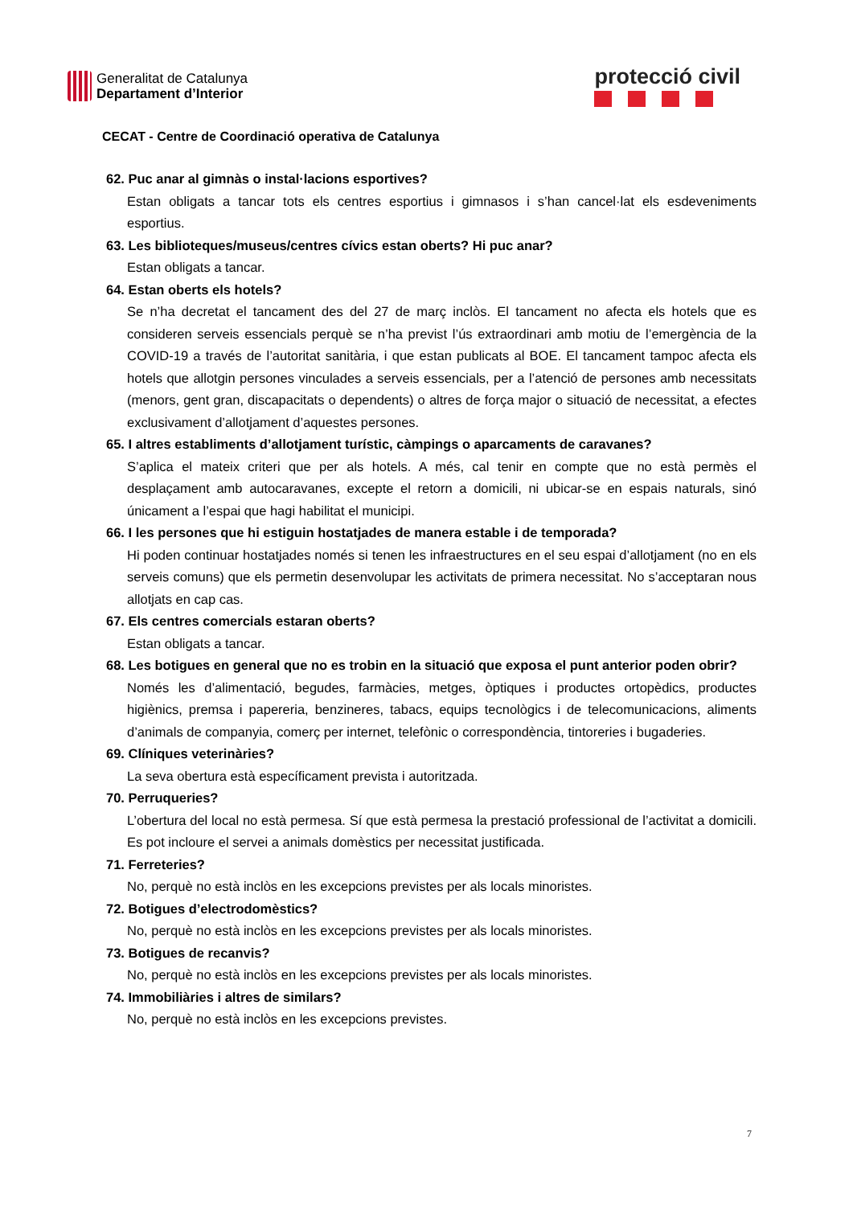Generalitat de Catalunya
Departament d’Interior
protecció civil
CECAT - Centre de Coordinació operativa de Catalunya
62. Puc anar al gimnàs o instal·lacions esportives?
Estan obligats a tancar tots els centres esportius i gimnasos i s’han cancel·lat els esdeveniments esportius.
63. Les biblioteques/museus/centres cívics estan oberts? Hi puc anar?
Estan obligats a tancar.
64. Estan oberts els hotels?
Se n’ha decretat el tancament des del 27 de març inclòs. El tancament no afecta els hotels que es consideren serveis essencials perquè se n’ha previst l’ús extraordinari amb motiu de l’emergència de la COVID-19 a través de l’autoritat sanitària, i que estan publicats al BOE. El tancament tampoc afecta els hotels que allotgin persones vinculades a serveis essencials, per a l’atenció de persones amb necessitats (menors, gent gran, discapacitats o dependents) o altres de força major o situació de necessitat, a efectes exclusivament d’allotjament d’aquestes persones.
65. I altres establiments d’allotjament turístic, càmpings o aparcaments de caravanes?
S’aplica el mateix criteri que per als hotels. A més, cal tenir en compte que no està permès el desplaçament amb autocaravanes, excepte el retorn a domicili, ni ubicar-se en espais naturals, sinó únicament a l’espai que hagi habilitat el municipi.
66. I les persones que hi estiguin hostatjades de manera estable i de temporada?
Hi poden continuar hostatjades només si tenen les infraestructures en el seu espai d’allotjament (no en els serveis comuns) que els permetin desenvolupar les activitats de primera necessitat. No s’acceptaran nous allotjats en cap cas.
67. Els centres comercials estaran oberts?
Estan obligats a tancar.
68. Les botigues en general que no es trobin en la situació que exposa el punt anterior poden obrir?
Només les d’alimentació, begudes, farmàcies, metges, òptiques i productes ortopèdics, productes higiènics, premsa i papereria, benzineres, tabacs, equips tecnològics i de telecomunicacions, aliments d’animals de companyia, comerç per internet, telefònic o correspondència, tintoreries i bugaderies.
69. Clíniques veterinàries?
La seva obertura està específicament prevista i autoritzada.
70. Perruqueries?
L’obertura del local no està permesa. Sí que està permesa la prestació professional de l’activitat a domicili. Es pot incloure el servei a animals domèstics per necessitat justificada.
71. Ferreteries?
No, perquè no està inclòs en les excepcions previstes per als locals minoristes.
72. Botigues d’electrodomèstics?
No, perquè no està inclòs en les excepcions previstes per als locals minoristes.
73. Botigues de recanvis?
No, perquè no està inclòs en les excepcions previstes per als locals minoristes.
74. Immobiliàries i altres de similars?
No, perquè no està inclòs en les excepcions previstes.
7